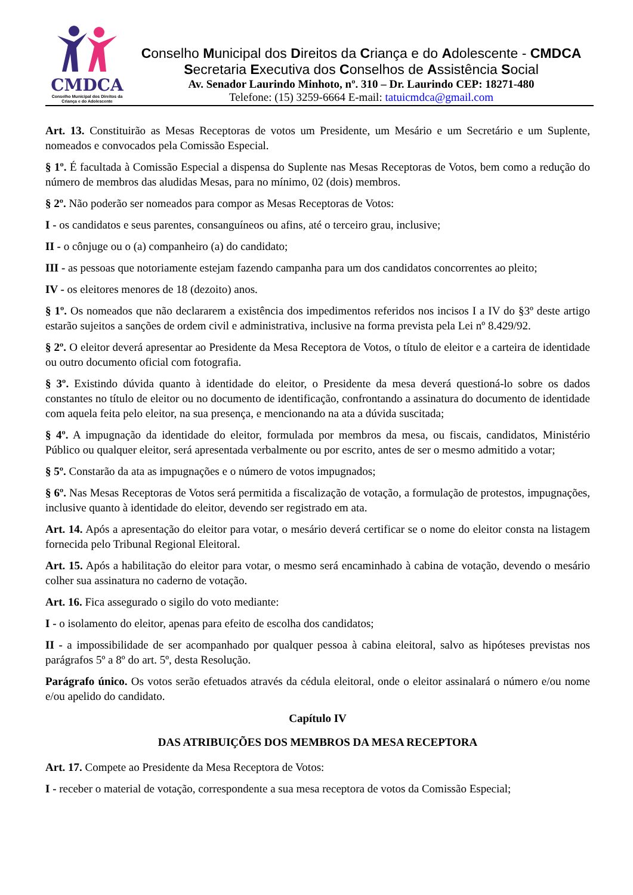CMDCA
Conselho Municipal dos Direitos da Criança e do Adolescente
Conselho Municipal dos Direitos da Criança e do Adolescente - CMDCA
Secretaria Executiva dos Conselhos de Assistência Social
Av. Senador Laurindo Minhoto, nº. 310 – Dr. Laurindo CEP: 18271-480
Telefone: (15) 3259-6664 E-mail: tatuicmdca@gmail.com
Art. 13. Constituirão as Mesas Receptoras de votos um Presidente, um Mesário e um Secretário e um Suplente, nomeados e convocados pela Comissão Especial.
§ 1º. É facultada à Comissão Especial a dispensa do Suplente nas Mesas Receptoras de Votos, bem como a redução do número de membros das aludidas Mesas, para no mínimo, 02 (dois) membros.
§ 2º. Não poderão ser nomeados para compor as Mesas Receptoras de Votos:
I - os candidatos e seus parentes, consanguíneos ou afins, até o terceiro grau, inclusive;
II - o cônjuge ou o (a) companheiro (a) do candidato;
III - as pessoas que notoriamente estejam fazendo campanha para um dos candidatos concorrentes ao pleito;
IV - os eleitores menores de 18 (dezoito) anos.
§ 1º. Os nomeados que não declararem a existência dos impedimentos referidos nos incisos I a IV do §3º deste artigo estarão sujeitos a sanções de ordem civil e administrativa, inclusive na forma prevista pela Lei nº 8.429/92.
§ 2º. O eleitor deverá apresentar ao Presidente da Mesa Receptora de Votos, o título de eleitor e a carteira de identidade ou outro documento oficial com fotografia.
§ 3º. Existindo dúvida quanto à identidade do eleitor, o Presidente da mesa deverá questioná-lo sobre os dados constantes no título de eleitor ou no documento de identificação, confrontando a assinatura do documento de identidade com aquela feita pelo eleitor, na sua presença, e mencionando na ata a dúvida suscitada;
§ 4º. A impugnação da identidade do eleitor, formulada por membros da mesa, ou fiscais, candidatos, Ministério Público ou qualquer eleitor, será apresentada verbalmente ou por escrito, antes de ser o mesmo admitido a votar;
§ 5º. Constarão da ata as impugnações e o número de votos impugnados;
§ 6º. Nas Mesas Receptoras de Votos será permitida a fiscalização de votação, a formulação de protestos, impugnações, inclusive quanto à identidade do eleitor, devendo ser registrado em ata.
Art. 14. Após a apresentação do eleitor para votar, o mesário deverá certificar se o nome do eleitor consta na listagem fornecida pelo Tribunal Regional Eleitoral.
Art. 15. Após a habilitação do eleitor para votar, o mesmo será encaminhado à cabina de votação, devendo o mesário colher sua assinatura no caderno de votação.
Art. 16. Fica assegurado o sigilo do voto mediante:
I - o isolamento do eleitor, apenas para efeito de escolha dos candidatos;
II - a impossibilidade de ser acompanhado por qualquer pessoa à cabina eleitoral, salvo as hipóteses previstas nos parágrafos 5º a 8º do art. 5º, desta Resolução.
Parágrafo único. Os votos serão efetuados através da cédula eleitoral, onde o eleitor assinalará o número e/ou nome e/ou apelido do candidato.
Capítulo IV
DAS ATRIBUIÇÕES DOS MEMBROS DA MESA RECEPTORA
Art. 17. Compete ao Presidente da Mesa Receptora de Votos:
I - receber o material de votação, correspondente a sua mesa receptora de votos da Comissão Especial;